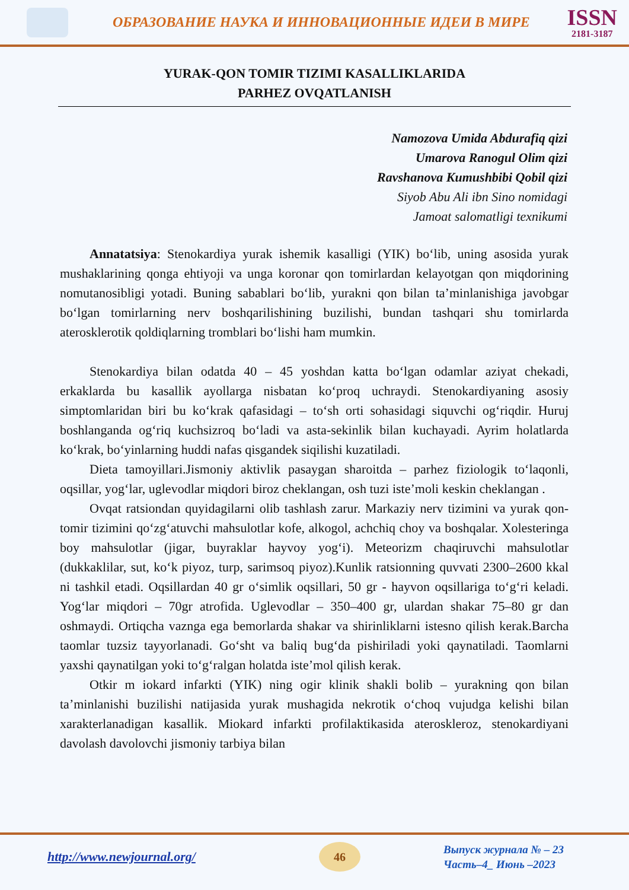ОБРАЗОВАНИЕ НАУКА И ИННОВАЦИОННЫЕ ИДЕИ В МИРЕ
ISSN
2181-3187
YURAK-QON TOMIR TIZIMI KASALLIKLARIDA
PARHEZ OVQATLANISH
Namozova Umida Abdurafiq qizi
Umarova Ranogul Olim qizi
Ravshanova Kumushbibi Qobil qizi
Siyob Abu Ali ibn Sino nomidagi
Jamoat salomatligi texnikumi
Annatatsiya: Stenokardiya yurak ishemik kasalligi (YIK) bo‘lib, uning asosida yurak mushaklarining qonga ehtiyoji va unga koronar qon tomirlardan kelayotgan qon miqdorining nomutanosibligi yotadi. Buning sabablari bo‘lib, yurakni qon bilan ta’minlanishiga javobgar bo‘lgan tomirlarning nerv boshqarilishining buzilishi, bundan tashqari shu tomirlarda aterosklerotik qoldiqlarning tromblari bo‘lishi ham mumkin.
Stenokardiya bilan odatda 40 – 45 yoshdan katta bo‘lgan odamlar aziyat chekadi, erkaklarda bu kasallik ayollarga nisbatan ko‘proq uchraydi. Stenokardiyaning asosiy simptomlaridan biri bu ko‘krak qafasidagi – to‘sh orti sohasidagi siquvchi og‘riqdir. Huruj boshlanganda og‘riq kuchsizroq bo‘ladi va asta-sekinlik bilan kuchayadi. Ayrim holatlarda ko‘krak, bo‘yinlarning huddi nafas qisgandek siqilishi kuzatiladi.
Dieta tamoyillari.Jismoniy aktivlik pasaygan sharoitda – parhez fiziologik to‘laqonli, oqsillar, yog‘lar, uglevodlar miqdori biroz cheklangan, osh tuzi iste’moli keskin cheklangan .
Ovqat ratsiondan quyidagilarni olib tashlash zarur. Markaziy nerv tizimini va yurak qon-tomir tizimini qo‘zg‘atuvchi mahsulotlar kofe, alkogol, achchiq choy va boshqalar. Xolesteringa boy mahsulotlar (jigar, buyraklar hayvoy yog‘i). Meteorizm chaqiruvchi mahsulotlar (dukkaklilar, sut, ko‘k piyoz, turp, sarimsoq piyoz).Kunlik ratsionning quvvati 2300–2600 kkal ni tashkil etadi. Oqsillardan 40 gr o‘simlik oqsillari, 50 gr - hayvon oqsillariga to‘g‘ri keladi. Yog‘lar miqdori – 70gr atrofida. Uglevodlar – 350–400 gr, ulardan shakar 75–80 gr dan oshmaydi. Ortiqcha vaznga ega bemorlarda shakar va shirinliklarni istesno qilish kerak.Barcha taomlar tuzsiz tayyorlanadi. Go‘sht va baliq bug‘da pishiriladi yoki qaynatiladi. Taomlarni yaxshi qaynatilgan yoki to‘g‘ralgan holatda iste’mol qilish kerak.
Otkir m iokard infarkti (YIK) ning ogir klinik shakli bolib – yurakning qon bilan ta’minlanishi buzilishi natijasida yurak mushagida nekrotik o‘choq vujudga kelishi bilan xarakterlanadigan kasallik. Miokard infarkti profilaktikasida ateroskleroz, stenokardiyani davolash davolovchi jismoniy tarbiya bilan
http://www.newjournal.org/
46
Выпуск журнала № – 23
Часть–4_ Июнь –2023